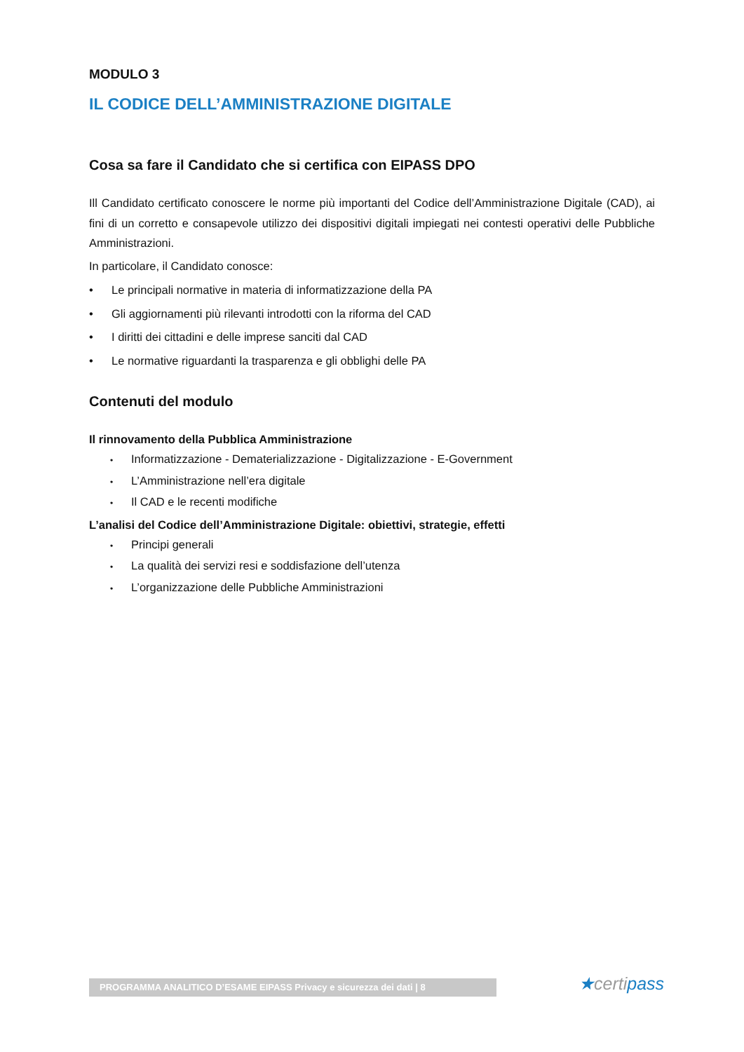MODULO 3
IL CODICE DELL’AMMINISTRAZIONE DIGITALE
Cosa sa fare il Candidato che si certifica con EIPASS DPO
Ill Candidato certificato conoscere le norme più importanti del Codice dell’Amministrazione Digitale (CAD), ai fini di un corretto e consapevole utilizzo dei dispositivi digitali impiegati nei contesti operativi delle Pubbliche Amministrazioni.
In particolare, il Candidato conosce:
• Le principali normative in materia di informatizzazione della PA
• Gli aggiornamenti più rilevanti introdotti con la riforma del CAD
• I diritti dei cittadini e delle imprese sanciti dal CAD
• Le normative riguardanti la trasparenza e gli obblighi delle PA
Contenuti del modulo
Il rinnovamento della Pubblica Amministrazione
• Informatizzazione - Dematerializzazione - Digitalizzazione - E-Government
• L’Amministrazione nell’era digitale
• Il CAD e le recenti modifiche
L’analisi del Codice dell’Amministrazione Digitale: obiettivi, strategie, effetti
• Principi generali
• La qualità dei servizi resi e soddisfazione dell’utenza
• L’organizzazione delle Pubbliche Amministrazioni
PROGRAMMA ANALITICO D’ESAME EIPASS Privacy e sicurezza dei dati | 8 ★certipass